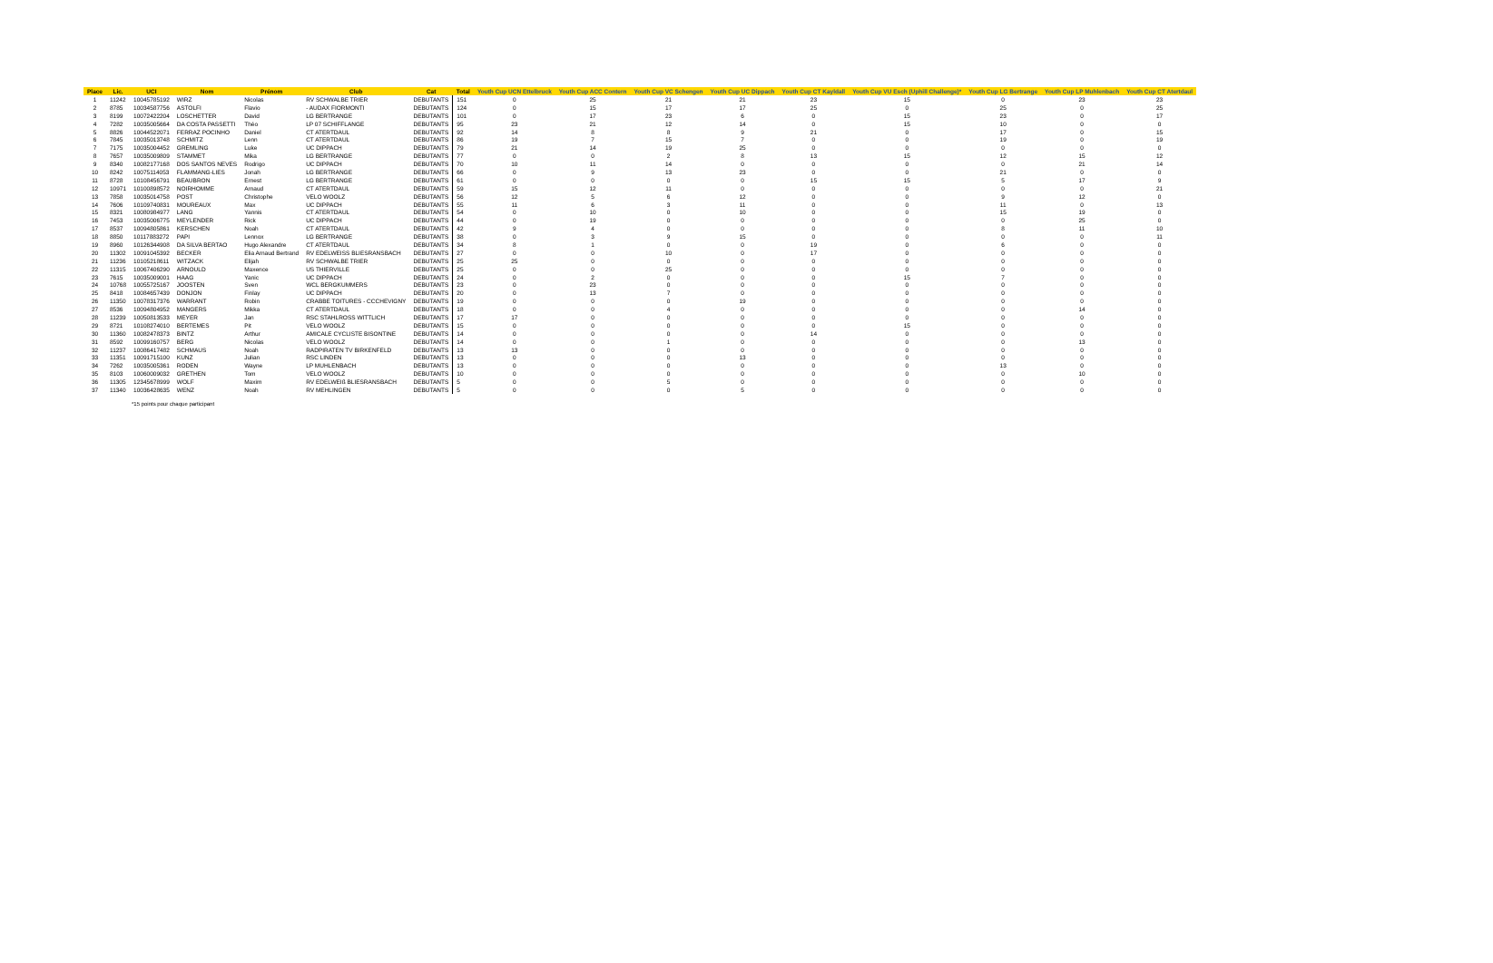| Place | Lic. | UCI | Nom | Prénom | Club | Cat | Total | Youth Cup UCN Ettelbruck | Youth Cup ACC Contern | Youth Cup VC Schengen | Youth Cup UC Dippach | Youth Cup CT Kayldall | Youth Cup VU Esch (Uphill Challenge)* | Youth Cup LG Bertrange | Youth Cup LP Muhlenbach | Youth Cup CT Atertdaul |
| --- | --- | --- | --- | --- | --- | --- | --- | --- | --- | --- | --- | --- | --- | --- | --- | --- |
| 1 | 11242 | 10045785192 | WIRZ | Nicolas | RV SCHWALBE TRIER | DEBUTANTS | 151 | 0 | 25 | 21 | 21 | 23 | 15 | 0 | 23 | 23 |
| 2 | 8785 | 10034587756 | ASTOLFI | Flavio | - AUDAX FIORMONTI | DEBUTANTS | 124 | 0 | 15 | 17 | 17 | 25 | 0 | 25 | 0 | 25 |
| 3 | 8199 | 10072422204 | LOSCHETTER | David | LG BERTRANGE | DEBUTANTS | 101 | 0 | 17 | 23 | 6 | 0 | 15 | 23 | 0 | 17 |
| 4 | 7282 | 10035005664 | DA COSTA PASSETTI | Théo | LP 07 SCHIFFLANGE | DEBUTANTS | 95 | 23 | 21 | 12 | 14 | 0 | 15 | 10 | 0 | 0 |
| 5 | 8826 | 10044522071 | FERRAZ POCINHO | Daniel | CT ATERTDAUL | DEBUTANTS | 92 | 14 | 8 | 8 | 9 | 21 | 0 | 17 | 0 | 15 |
| 6 | 7845 | 10035013748 | SCHMITZ | Lenn | CT ATERTDAUL | DEBUTANTS | 86 | 19 | 7 | 15 | 7 | 0 | 0 | 19 | 0 | 19 |
| 7 | 7175 | 10035004452 | GREMLING | Luke | UC DIPPACH | DEBUTANTS | 79 | 21 | 14 | 19 | 25 | 0 | 0 | 0 | 0 | 0 |
| 8 | 7657 | 10035009809 | STAMMET | Mika | LG BERTRANGE | DEBUTANTS | 77 | 0 | 0 | 2 | 8 | 13 | 15 | 12 | 15 | 12 |
| 9 | 8340 | 10082177168 | DOS SANTOS NEVES | Rodrigo | UC DIPPACH | DEBUTANTS | 70 | 10 | 11 | 14 | 0 | 0 | 0 | 0 | 21 | 14 |
| 10 | 8242 | 10075114053 | FLAMMANG-LIES | Jonah | LG BERTRANGE | DEBUTANTS | 66 | 0 | 9 | 13 | 23 | 0 | 0 | 21 | 0 | 0 |
| 11 | 8728 | 10108456791 | BEAUBRON | Ernest | LG BERTRANGE | DEBUTANTS | 61 | 0 | 0 | 0 | 0 | 15 | 15 | 5 | 17 | 9 |
| 12 | 10971 | 10100898572 | NOIRHOMME | Arnaud | CT ATERTDAUL | DEBUTANTS | 59 | 15 | 12 | 11 | 0 | 0 | 0 | 0 | 0 | 21 |
| 13 | 7858 | 10035014758 | POST | Christophe | VELO WOOLZ | DEBUTANTS | 56 | 12 | 5 | 6 | 12 | 0 | 0 | 9 | 12 | 0 |
| 14 | 7606 | 10109740831 | MOUREAUX | Max | UC DIPPACH | DEBUTANTS | 55 | 11 | 6 | 3 | 11 | 0 | 0 | 11 | 0 | 13 |
| 15 | 8321 | 10080984977 | LANG | Yannis | CT ATERTDAUL | DEBUTANTS | 54 | 0 | 10 | 0 | 10 | 0 | 0 | 15 | 19 | 0 |
| 16 | 7453 | 10035006775 | MEYLENDER | Rick | UC DIPPACH | DEBUTANTS | 44 | 0 | 19 | 0 | 0 | 0 | 0 | 0 | 25 | 0 |
| 17 | 8537 | 10094805861 | KERSCHEN | Noah | CT ATERTDAUL | DEBUTANTS | 42 | 9 | 4 | 0 | 0 | 0 | 0 | 8 | 11 | 10 |
| 18 | 8850 | 10117883272 | PAPI | Lennox | LG BERTRANGE | DEBUTANTS | 38 | 0 | 3 | 9 | 15 | 0 | 0 | 0 | 0 | 11 |
| 19 | 8960 | 10126344908 | DA SILVA BERTAO | Hugo Alexandre | CT ATERTDAUL | DEBUTANTS | 34 | 8 | 1 | 0 | 0 | 19 | 0 | 6 | 0 | 0 |
| 20 | 11302 | 10091045392 | BECKER | Elia Arnaud Bertrand | RV EDELWEISS BLIESRANSBACH | DEBUTANTS | 27 | 0 | 0 | 10 | 0 | 17 | 0 | 0 | 0 | 0 |
| 21 | 11236 | 10105218611 | WITZACK | Elijah | RV SCHWALBE TRIER | DEBUTANTS | 25 | 25 | 0 | 0 | 0 | 0 | 0 | 0 | 0 | 0 |
| 22 | 11315 | 10067406290 | ARNOULD | Maxence | US THIERVILLE | DEBUTANTS | 25 | 0 | 0 | 25 | 0 | 0 | 0 | 0 | 0 | 0 |
| 23 | 7615 | 10035009001 | HAAG | Yanic | UC DIPPACH | DEBUTANTS | 24 | 0 | 2 | 0 | 0 | 0 | 15 | 7 | 0 | 0 |
| 24 | 10768 | 10055725167 | JOOSTEN | Sven | WCL BERGKUMMERS | DEBUTANTS | 23 | 0 | 23 | 0 | 0 | 0 | 0 | 0 | 0 | 0 |
| 25 | 8418 | 10084657439 | DONJON | Finlay | UC DIPPACH | DEBUTANTS | 20 | 0 | 13 | 7 | 0 | 0 | 0 | 0 | 0 | 0 |
| 26 | 11350 | 10078317376 | WARRANT | Robin | CRABBE TOITURES - CCCHEVIGNY | DEBUTANTS | 19 | 0 | 0 | 0 | 19 | 0 | 0 | 0 | 0 | 0 |
| 27 | 8536 | 10094804952 | MANGERS | Mikka | CT ATERTDAUL | DEBUTANTS | 18 | 0 | 0 | 4 | 0 | 0 | 0 | 0 | 14 | 0 |
| 28 | 11239 | 10050813533 | MEYER | Jan | RSC STAHLROSS WITTLICH | DEBUTANTS | 17 | 17 | 0 | 0 | 0 | 0 | 0 | 0 | 0 | 0 |
| 29 | 8721 | 10108274010 | BERTEMES | Pit | VELO WOOLZ | DEBUTANTS | 15 | 0 | 0 | 0 | 0 | 0 | 15 | 0 | 0 | 0 |
| 30 | 11360 | 10082478373 | BINTZ | Arthur | AMICALE CYCLISTE BISONTINE | DEBUTANTS | 14 | 0 | 0 | 0 | 0 | 14 | 0 | 0 | 0 | 0 |
| 31 | 8592 | 10099160757 | BERG | Nicolas | VELO WOOLZ | DEBUTANTS | 14 | 0 | 0 | 1 | 0 | 0 | 0 | 0 | 13 | 0 |
| 32 | 11237 | 10086417482 | SCHMAUS | Noah | RADPIRATEN TV BIRKENFELD | DEBUTANTS | 13 | 13 | 0 | 0 | 0 | 0 | 0 | 0 | 0 | 0 |
| 33 | 11351 | 10091715100 | KUNZ | Julian | RSC LINDEN | DEBUTANTS | 13 | 0 | 0 | 0 | 13 | 0 | 0 | 0 | 0 | 0 |
| 34 | 7262 | 10035005361 | RODEN | Wayne | LP MUHLENBACH | DEBUTANTS | 13 | 0 | 0 | 0 | 0 | 0 | 0 | 13 | 0 | 0 |
| 35 | 8103 | 10060009032 | GRETHEN | Tom | VELO WOOLZ | DEBUTANTS | 10 | 0 | 0 | 0 | 0 | 0 | 0 | 0 | 10 | 0 |
| 36 | 11305 | 12345678999 | WOLF | Maxim | RV EDELWEIß BLIESRANSBACH | DEBUTANTS | 5 | 0 | 0 | 5 | 0 | 0 | 0 | 0 | 0 | 0 |
| 37 | 11340 | 10036428635 | WENZ | Noah | RV MEHLINGEN | DEBUTANTS | 5 | 0 | 0 | 0 | 5 | 0 | 0 | 0 | 0 | 0 |
*15 points pour chaque participant